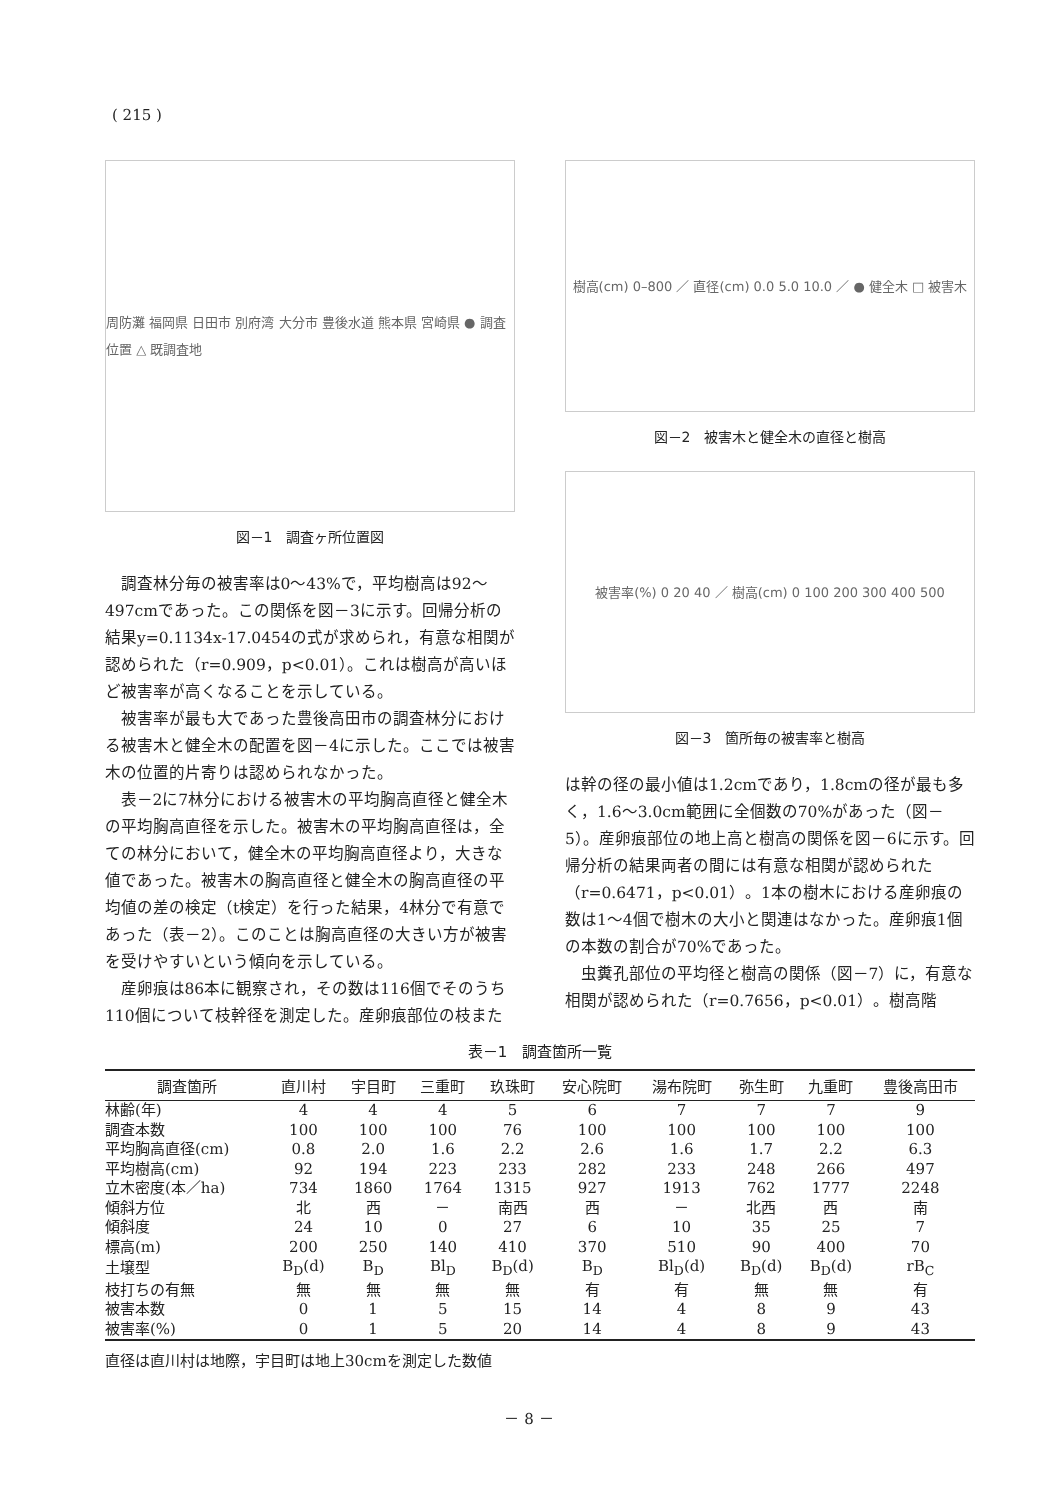( 215 )
周防灘 福岡県 日田市 別府湾 大分市 豊後水道 熊本県 宮崎県 ● 調査位置 △ 既調査地
図－1　調査ヶ所位置図
調査林分毎の被害率は0～43%で，平均樹高は92～497cmであった。この関係を図－3に示す。回帰分析の結果y=0.1134x-17.0454の式が求められ，有意な相関が認められた（r=0.909，p<0.01）。これは樹高が高いほど被害率が高くなることを示している。
被害率が最も大であった豊後高田市の調査林分における被害木と健全木の配置を図－4に示した。ここでは被害木の位置的片寄りは認められなかった。
表－2に7林分における被害木の平均胸高直径と健全木の平均胸高直径を示した。被害木の平均胸高直径は，全ての林分において，健全木の平均胸高直径より，大きな値であった。被害木の胸高直径と健全木の胸高直径の平均値の差の検定（t検定）を行った結果，4林分で有意であった（表－2）。このことは胸高直径の大きい方が被害を受けやすいという傾向を示している。
産卵痕は86本に観察され，その数は116個でそのうち110個について枝幹径を測定した。産卵痕部位の枝また
樹高(cm) 0–800 ／ 直径(cm) 0.0 5.0 10.0 ／ ● 健全木 □ 被害木
図－2　被害木と健全木の直径と樹高
被害率(%) 0 20 40 ／ 樹高(cm) 0 100 200 300 400 500
図－3　箇所毎の被害率と樹高
は幹の径の最小値は1.2cmであり，1.8cmの径が最も多く，1.6～3.0cm範囲に全個数の70%があった（図－5）。産卵痕部位の地上高と樹高の関係を図－6に示す。回帰分析の結果両者の間には有意な相関が認められた（r=0.6471，p<0.01）。1本の樹木における産卵痕の数は1～4個で樹木の大小と関連はなかった。産卵痕1個の本数の割合が70%であった。
虫糞孔部位の平均径と樹高の関係（図－7）に，有意な相関が認められた（r=0.7656，p<0.01）。樹高階
表－1　調査箇所一覧
| 調査箇所 | 直川村 | 宇目町 | 三重町 | 玖珠町 | 安心院町 | 湯布院町 | 弥生町 | 九重町 | 豊後高田市 |
| --- | --- | --- | --- | --- | --- | --- | --- | --- | --- |
| 林齢(年) | 4 | 4 | 4 | 5 | 6 | 7 | 7 | 7 | 9 |
| 調査本数 | 100 | 100 | 100 | 76 | 100 | 100 | 100 | 100 | 100 |
| 平均胸高直径(cm) | 0.8 | 2.0 | 1.6 | 2.2 | 2.6 | 1.6 | 1.7 | 2.2 | 6.3 |
| 平均樹高(cm) | 92 | 194 | 223 | 233 | 282 | 233 | 248 | 266 | 497 |
| 立木密度(本／ha) | 734 | 1860 | 1764 | 1315 | 927 | 1913 | 762 | 1777 | 2248 |
| 傾斜方位 | 北 | 西 | － | 南西 | 西 | － | 北西 | 西 | 南 |
| 傾斜度 | 24 | 10 | 0 | 27 | 6 | 10 | 35 | 25 | 7 |
| 標高(m) | 200 | 250 | 140 | 410 | 370 | 510 | 90 | 400 | 70 |
| 土壌型 | B<sub>D</sub>(d) | B<sub>D</sub> | Bl<sub>D</sub> | B<sub>D</sub>(d) | B<sub>D</sub> | Bl<sub>D</sub>(d) | B<sub>D</sub>(d) | B<sub>D</sub>(d) | rB<sub>C</sub> |
| 枝打ちの有無 | 無 | 無 | 無 | 無 | 有 | 有 | 無 | 無 | 有 |
| 被害本数 | 0 | 1 | 5 | 15 | 14 | 4 | 8 | 9 | 43 |
| 被害率(%) | 0 | 1 | 5 | 20 | 14 | 4 | 8 | 9 | 43 |
直径は直川村は地際，宇目町は地上30cmを測定した数値
－ 8 －